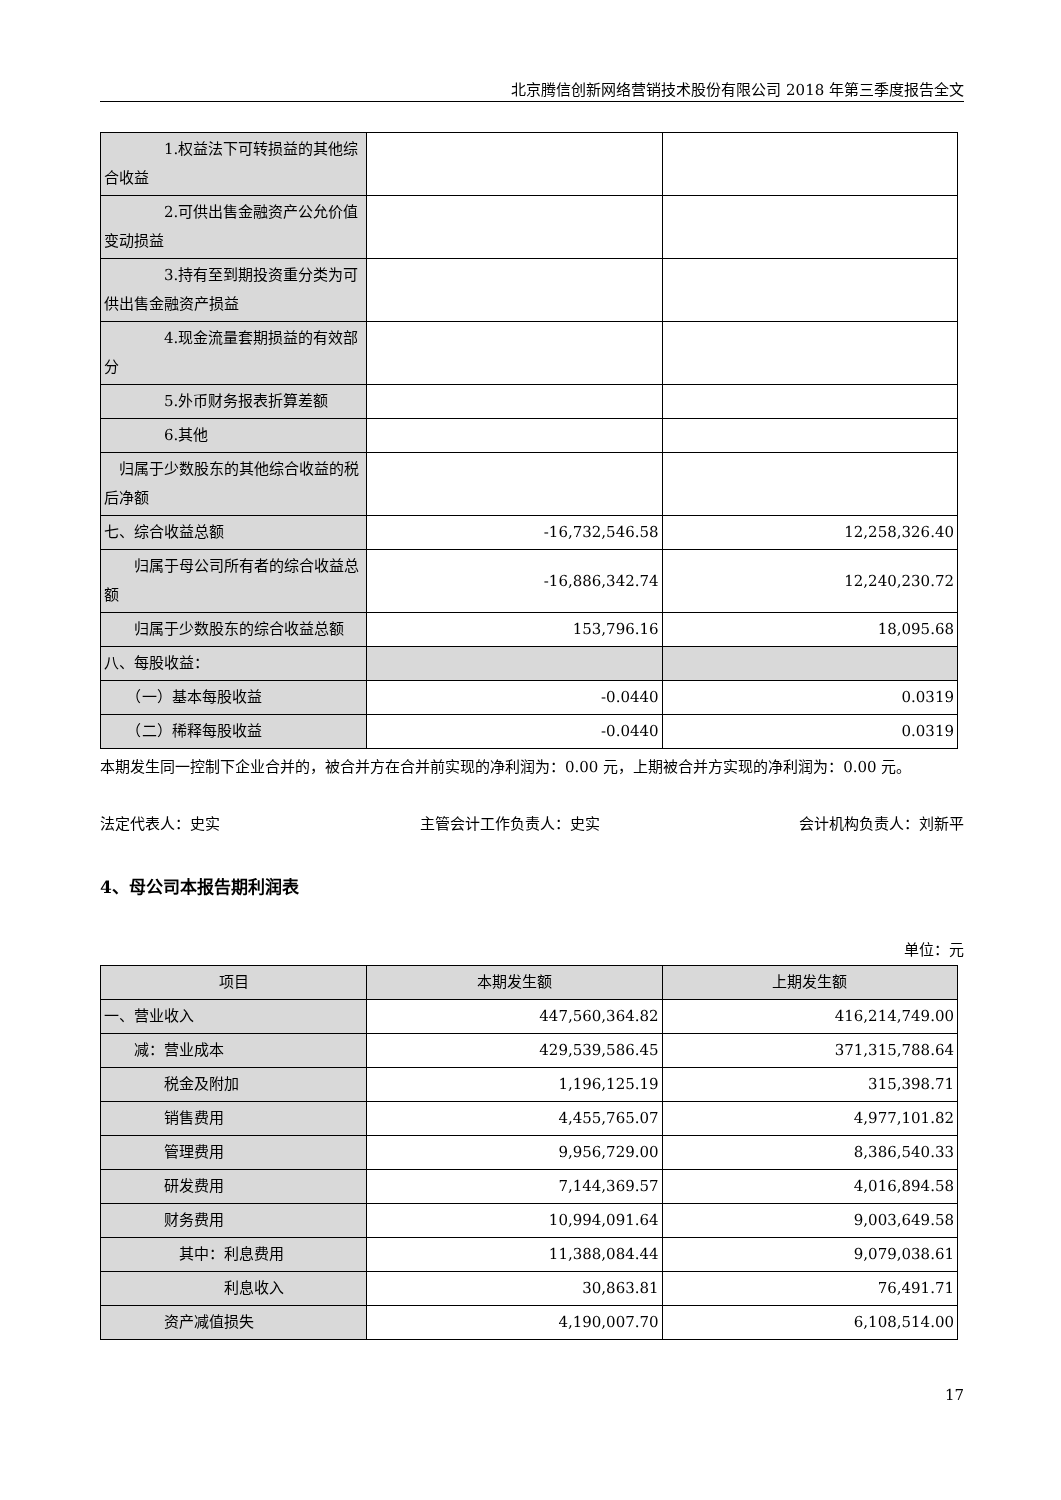北京腾信创新网络营销技术股份有限公司 2018 年第三季度报告全文
| 1.权益法下可转损益的其他综合收益 | | |
| 2.可供出售金融资产公允价值变动损益 | | |
| 3.持有至到期投资重分类为可供出售金融资产损益 | | |
| 4.现金流量套期损益的有效部分 | | |
| 5.外币财务报表折算差额 | | |
| 6.其他 | | |
| 归属于少数股东的其他综合收益的税后净额 | | |
| 七、综合收益总额 | -16,732,546.58 | 12,258,326.40 |
| 归属于母公司所有者的综合收益总额 | -16,886,342.74 | 12,240,230.72 |
| 归属于少数股东的综合收益总额 | 153,796.16 | 18,095.68 |
| 八、每股收益： | | |
| （一）基本每股收益 | -0.0440 | 0.0319 |
| （二）稀释每股收益 | -0.0440 | 0.0319 |
本期发生同一控制下企业合并的，被合并方在合并前实现的净利润为：0.00 元，上期被合并方实现的净利润为：0.00 元。
法定代表人：史实 主管会计工作负责人：史实 会计机构负责人：刘新平
4、母公司本报告期利润表
单位：元
| 项目 | 本期发生额 | 上期发生额 |
| --- | --- | --- |
| 一、营业收入 | 447,560,364.82 | 416,214,749.00 |
| 减：营业成本 | 429,539,586.45 | 371,315,788.64 |
| 税金及附加 | 1,196,125.19 | 315,398.71 |
| 销售费用 | 4,455,765.07 | 4,977,101.82 |
| 管理费用 | 9,956,729.00 | 8,386,540.33 |
| 研发费用 | 7,144,369.57 | 4,016,894.58 |
| 财务费用 | 10,994,091.64 | 9,003,649.58 |
| 其中：利息费用 | 11,388,084.44 | 9,079,038.61 |
| 利息收入 | 30,863.81 | 76,491.71 |
| 资产减值损失 | 4,190,007.70 | 6,108,514.00 |
17